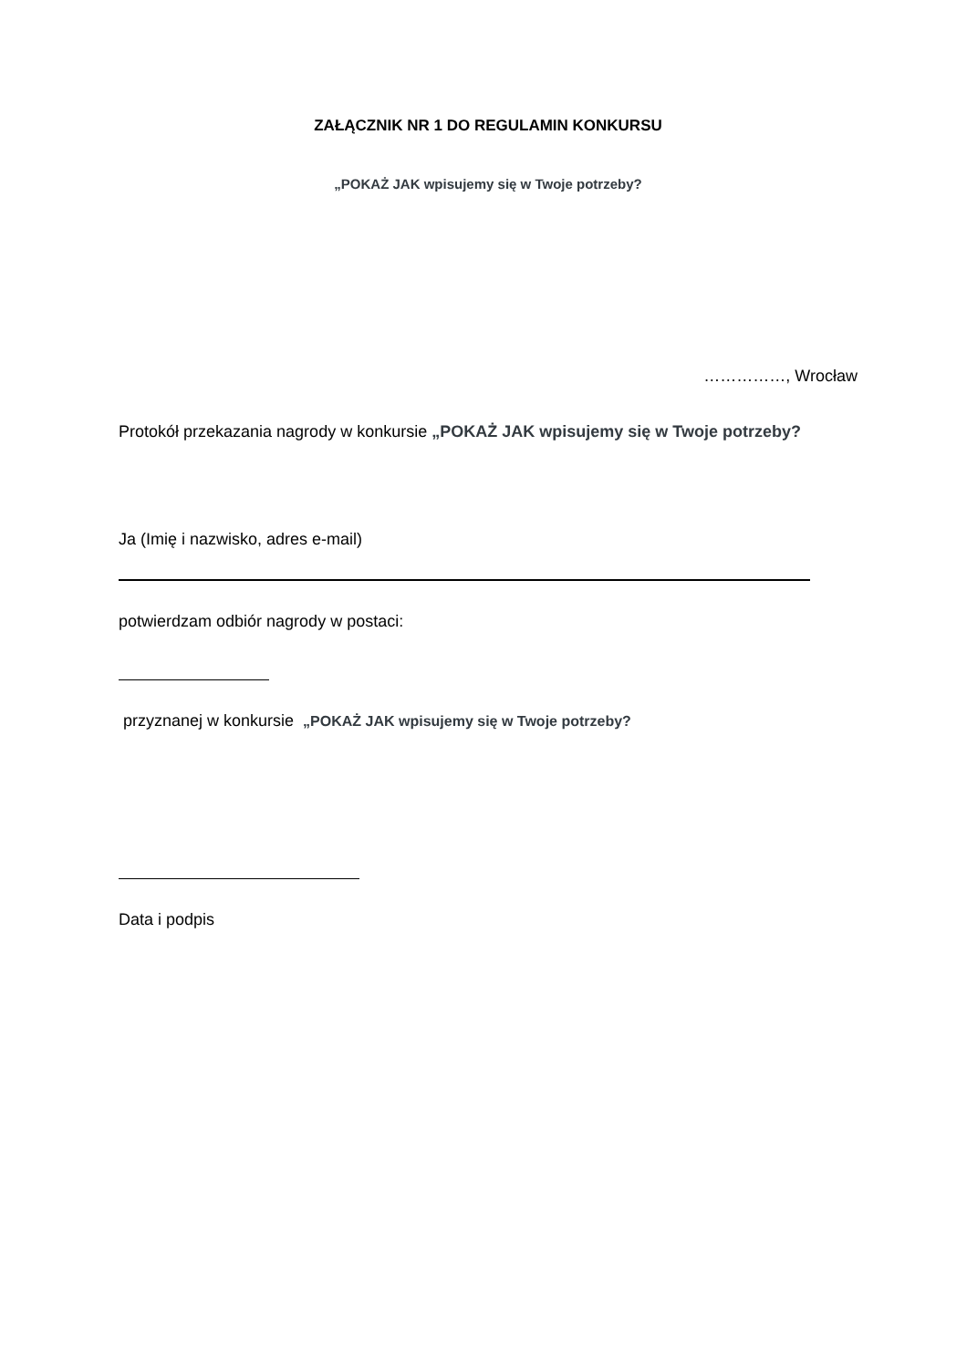ZAŁĄCZNIK NR 1 DO REGULAMIN KONKURSU
„POKAŻ JAK wpisujemy się w Twoje potrzeby?
……………, Wrocław
Protokół przekazania nagrody w konkursie „POKAŻ JAK wpisujemy się w Twoje potrzeby?
Ja (Imię i nazwisko, adres e-mail)
potwierdzam odbiór nagrody w postaci:
przyznanej w konkursie „POKAŻ JAK wpisujemy się w Twoje potrzeby?
Data i podpis